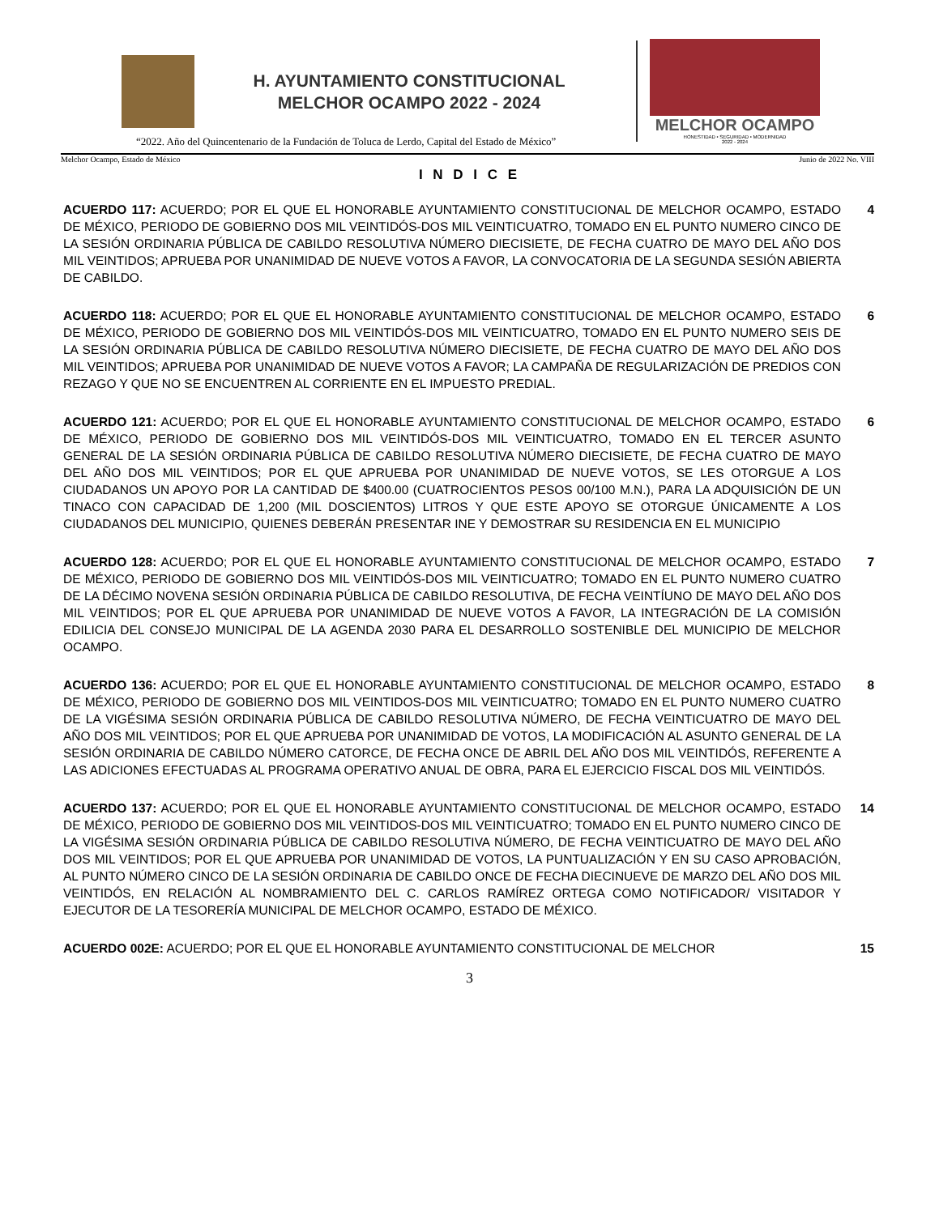H. AYUNTAMIENTO CONSTITUCIONAL
MELCHOR OCAMPO 2022 - 2024
MELCHOR OCAMPO
HONESTIDAD • SEGURIDAD • MODERNIDAD
2022 - 2024
“2022. Año del Quincentenario de la Fundación de Toluca de Lerdo, Capital del Estado de México”
Melchor Ocampo, Estado de México Junio de 2022 No. VIII
I N D I C E
ACUERDO 117: ACUERDO; POR EL QUE EL HONORABLE AYUNTAMIENTO CONSTITUCIONAL DE MELCHOR OCAMPO, ESTADO DE MÉXICO, PERIODO DE GOBIERNO DOS MIL VEINTIDÓS-DOS MIL VEINTICUATRO, TOMADO EN EL PUNTO NUMERO CINCO DE LA SESIÓN ORDINARIA PÚBLICA DE CABILDO RESOLUTIVA NÚMERO DIECISIETE, DE FECHA CUATRO DE MAYO DEL AÑO DOS MIL VEINTIDOS; APRUEBA POR UNANIMIDAD DE NUEVE VOTOS A FAVOR, LA CONVOCATORIA DE LA SEGUNDA SESIÓN ABIERTA DE CABILDO.
4
ACUERDO 118: ACUERDO; POR EL QUE EL HONORABLE AYUNTAMIENTO CONSTITUCIONAL DE MELCHOR OCAMPO, ESTADO DE MÉXICO, PERIODO DE GOBIERNO DOS MIL VEINTIDÓS-DOS MIL VEINTICUATRO, TOMADO EN EL PUNTO NUMERO SEIS DE LA SESIÓN ORDINARIA PÚBLICA DE CABILDO RESOLUTIVA NÚMERO DIECISIETE, DE FECHA CUATRO DE MAYO DEL AÑO DOS MIL VEINTIDOS; APRUEBA POR UNANIMIDAD DE NUEVE VOTOS A FAVOR; LA CAMPAÑA DE REGULARIZACIÓN DE PREDIOS CON REZAGO Y QUE NO SE ENCUENTREN AL CORRIENTE EN EL IMPUESTO PREDIAL.
6
ACUERDO 121: ACUERDO; POR EL QUE EL HONORABLE AYUNTAMIENTO CONSTITUCIONAL DE MELCHOR OCAMPO, ESTADO DE MÉXICO, PERIODO DE GOBIERNO DOS MIL VEINTIDÓS-DOS MIL VEINTICUATRO, TOMADO EN EL TERCER ASUNTO GENERAL DE LA SESIÓN ORDINARIA PÚBLICA DE CABILDO RESOLUTIVA NÚMERO DIECISIETE, DE FECHA CUATRO DE MAYO DEL AÑO DOS MIL VEINTIDOS; POR EL QUE APRUEBA POR UNANIMIDAD DE NUEVE VOTOS, SE LES OTORGUE A LOS CIUDADANOS UN APOYO POR LA CANTIDAD DE $400.00 (CUATROCIENTOS PESOS 00/100 M.N.), PARA LA ADQUISICIÓN DE UN TINACO CON CAPACIDAD DE 1,200 (MIL DOSCIENTOS) LITROS Y QUE ESTE APOYO SE OTORGUE ÚNICAMENTE A LOS CIUDADANOS DEL MUNICIPIO, QUIENES DEBERÁN PRESENTAR INE Y DEMOSTRAR SU RESIDENCIA EN EL MUNICIPIO
6
ACUERDO 128: ACUERDO; POR EL QUE EL HONORABLE AYUNTAMIENTO CONSTITUCIONAL DE MELCHOR OCAMPO, ESTADO DE MÉXICO, PERIODO DE GOBIERNO DOS MIL VEINTIDÓS-DOS MIL VEINTICUATRO; TOMADO EN EL PUNTO NUMERO CUATRO DE LA DÉCIMO NOVENA SESIÓN ORDINARIA PÚBLICA DE CABILDO RESOLUTIVA, DE FECHA VEINTÍUNO DE MAYO DEL AÑO DOS MIL VEINTIDOS; POR EL QUE APRUEBA POR UNANIMIDAD DE NUEVE VOTOS A FAVOR, LA INTEGRACIÓN DE LA COMISIÓN EDILICIA DEL CONSEJO MUNICIPAL DE LA AGENDA 2030 PARA EL DESARROLLO SOSTENIBLE DEL MUNICIPIO DE MELCHOR OCAMPO.
7
ACUERDO 136: ACUERDO; POR EL QUE EL HONORABLE AYUNTAMIENTO CONSTITUCIONAL DE MELCHOR OCAMPO, ESTADO DE MÉXICO, PERIODO DE GOBIERNO DOS MIL VEINTIDOS-DOS MIL VEINTICUATRO; TOMADO EN EL PUNTO NUMERO CUATRO DE LA VIGÉSIMA SESIÓN ORDINARIA PÚBLICA DE CABILDO RESOLUTIVA NÚMERO, DE FECHA VEINTICUATRO DE MAYO DEL AÑO DOS MIL VEINTIDOS; POR EL QUE APRUEBA POR UNANIMIDAD DE VOTOS, LA MODIFICACIÓN AL ASUNTO GENERAL DE LA SESIÓN ORDINARIA DE CABILDO NÚMERO CATORCE, DE FECHA ONCE DE ABRIL DEL AÑO DOS MIL VEINTIDÓS, REFERENTE A LAS ADICIONES EFECTUADAS AL PROGRAMA OPERATIVO ANUAL DE OBRA, PARA EL EJERCICIO FISCAL DOS MIL VEINTIDÓS.
8
ACUERDO 137: ACUERDO; POR EL QUE EL HONORABLE AYUNTAMIENTO CONSTITUCIONAL DE MELCHOR OCAMPO, ESTADO DE MÉXICO, PERIODO DE GOBIERNO DOS MIL VEINTIDOS-DOS MIL VEINTICUATRO; TOMADO EN EL PUNTO NUMERO CINCO DE LA VIGÉSIMA SESIÓN ORDINARIA PÚBLICA DE CABILDO RESOLUTIVA NÚMERO, DE FECHA VEINTICUATRO DE MAYO DEL AÑO DOS MIL VEINTIDOS; POR EL QUE APRUEBA POR UNANIMIDAD DE VOTOS, LA PUNTUALIZACIÓN Y EN SU CASO APROBACIÓN, AL PUNTO NÚMERO CINCO DE LA SESIÓN ORDINARIA DE CABILDO ONCE DE FECHA DIECINUEVE DE MARZO DEL AÑO DOS MIL VEINTIDÓS, EN RELACIÓN AL NOMBRAMIENTO DEL C. CARLOS RAMÍREZ ORTEGA COMO NOTIFICADOR/ VISITADOR Y EJECUTOR DE LA TESORERÍA MUNICIPAL DE MELCHOR OCAMPO, ESTADO DE MÉXICO.
14
ACUERDO 002E: ACUERDO; POR EL QUE EL HONORABLE AYUNTAMIENTO CONSTITUCIONAL DE MELCHOR 15
3